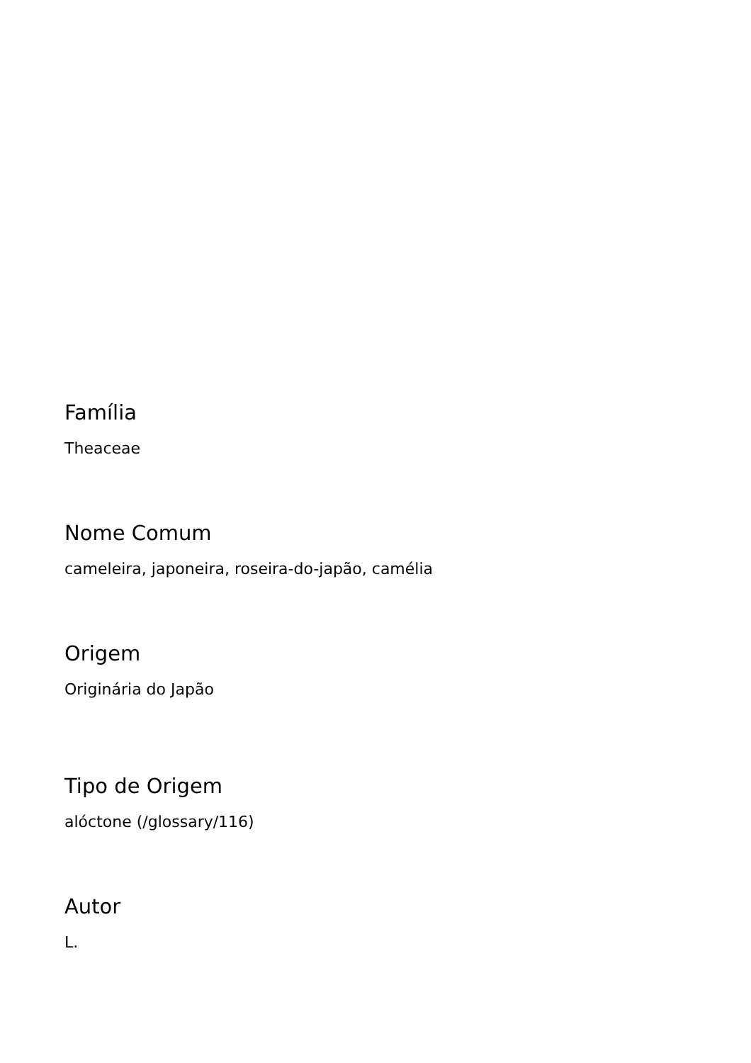Família
Theaceae
Nome Comum
cameleira, japoneira, roseira-do-japão, camélia
Origem
Originária do Japão
Tipo de Origem
alóctone (/glossary/116)
Autor
L.